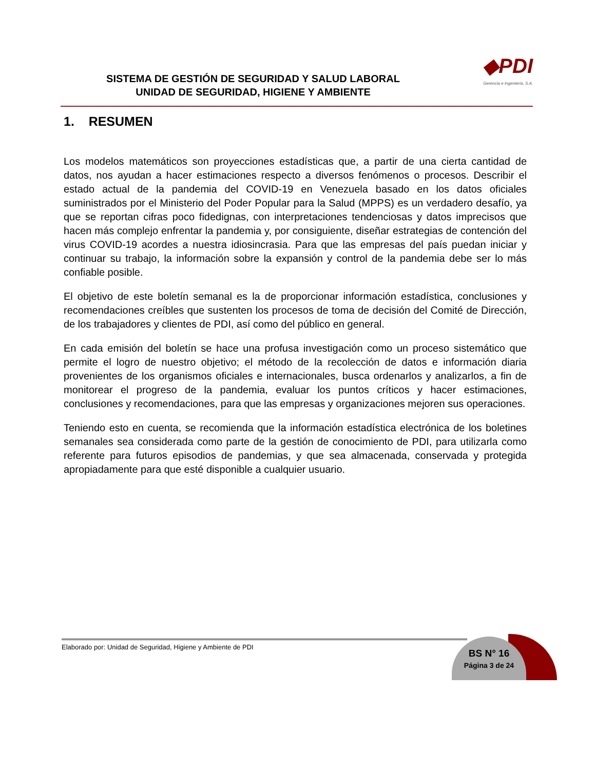◆PDI
Gerencia e Ingeniería, S.A.
SISTEMA DE GESTIÓN DE SEGURIDAD Y SALUD LABORAL
UNIDAD DE SEGURIDAD, HIGIENE Y AMBIENTE
1. RESUMEN
Los modelos matemáticos son proyecciones estadísticas que, a partir de una cierta cantidad de datos, nos ayudan a hacer estimaciones respecto a diversos fenómenos o procesos. Describir el estado actual de la pandemia del COVID-19 en Venezuela basado en los datos oficiales suministrados por el Ministerio del Poder Popular para la Salud (MPPS) es un verdadero desafío, ya que se reportan cifras poco fidedignas, con interpretaciones tendenciosas y datos imprecisos que hacen más complejo enfrentar la pandemia y, por consiguiente, diseñar estrategias de contención del virus COVID-19 acordes a nuestra idiosincrasia. Para que las empresas del país puedan iniciar y continuar su trabajo, la información sobre la expansión y control de la pandemia debe ser lo más confiable posible.
El objetivo de este boletín semanal es la de proporcionar información estadística, conclusiones y recomendaciones creíbles que sustenten los procesos de toma de decisión del Comité de Dirección, de los trabajadores y clientes de PDI, así como del público en general.
En cada emisión del boletín se hace una profusa investigación como un proceso sistemático que permite el logro de nuestro objetivo; el método de la recolección de datos e información diaria provenientes de los organismos oficiales e internacionales, busca ordenarlos y analizarlos, a fin de monitorear el progreso de la pandemia, evaluar los puntos críticos y hacer estimaciones, conclusiones y recomendaciones, para que las empresas y organizaciones mejoren sus operaciones.
Teniendo esto en cuenta, se recomienda que la información estadística electrónica de los boletines semanales sea considerada como parte de la gestión de conocimiento de PDI, para utilizarla como referente para futuros episodios de pandemias, y que sea almacenada, conservada y protegida apropiadamente para que esté disponible a cualquier usuario.
Elaborado por: Unidad de Seguridad, Higiene y Ambiente de PDI
BS N° 16
Página 3 de 24